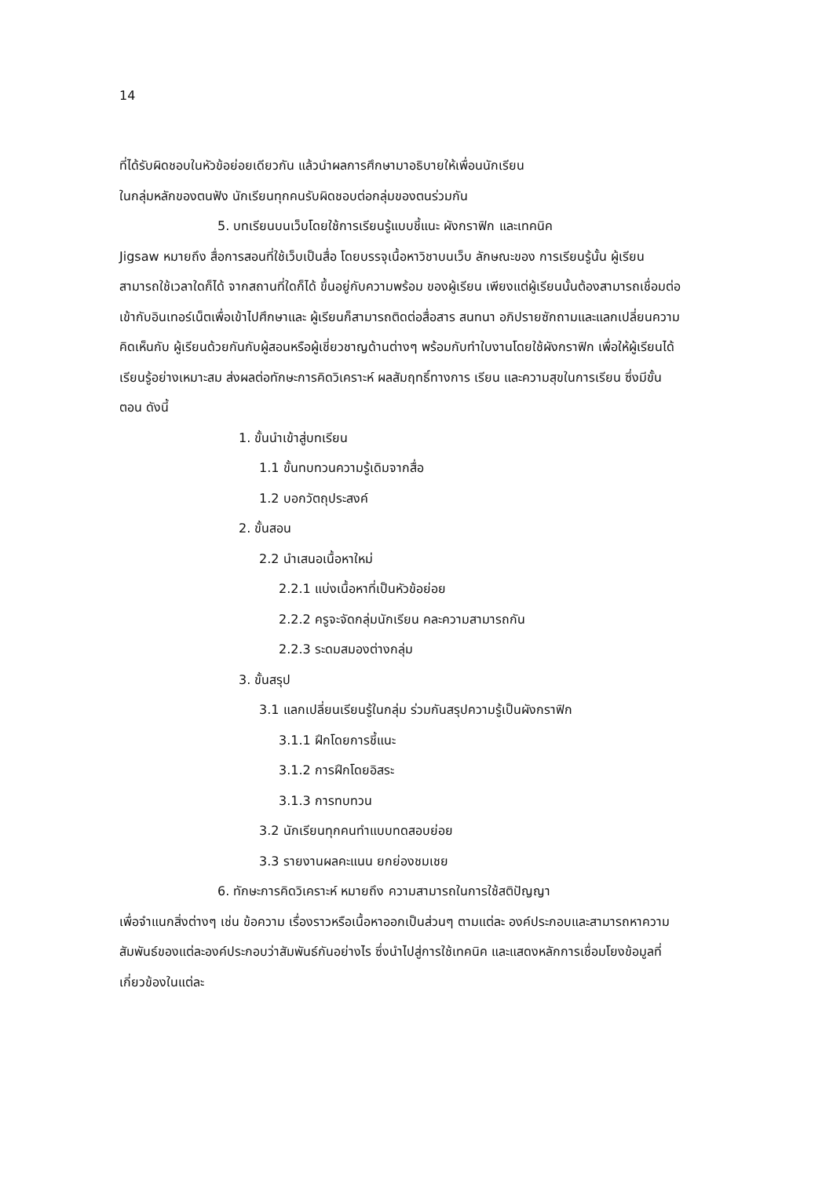14
ที่ได้รับผิดชอบในหัวข้อย่อยเดียวกัน แล้วนำผลการศึกษามาอธิบายให้เพื่อนนักเรียน
ในกลุ่มหลักของตนฟัง นักเรียนทุกคนรับผิดชอบต่อกลุ่มของตนร่วมกัน
5. บทเรียนบนเว็บโดยใช้การเรียนรู้แบบชี้แนะ ผังกราฟิก และเทคนิค
Jigsaw หมายถึง สื่อการสอนที่ใช้เว็บเป็นสื่อ โดยบรรจุเนื้อหาวิชาบนเว็บ ลักษณะของ การเรียนรู้นั้น ผู้เรียนสามารถใช้เวลาใดก็ได้ จากสถานที่ใดก็ได้ ขึ้นอยู่กับความพร้อม ของผู้เรียน เพียงแต่ผู้เรียนนั้นต้องสามารถเชื่อมต่อเข้ากับอินเทอร์เน็ตเพื่อเข้าไปศึกษาและ ผู้เรียนก็สามารถติดต่อสื่อสาร สนทนา อภิปรายซักถามและแลกเปลี่ยนความคิดเห็นกับ ผู้เรียนด้วยกันกับผู้สอนหรือผู้เชี่ยวชาญด้านต่างๆ พร้อมกับทำใบงานโดยใช้ผังกราฟิก เพื่อให้ผู้เรียนได้เรียนรู้อย่างเหมาะสม ส่งผลต่อทักษะการคิดวิเคราะห์ ผลสัมฤทธิ์ทางการ เรียน และความสุขในการเรียน ซึ่งมีขั้นตอน ดังนี้
1. ขั้นนำเข้าสู่บทเรียน
1.1 ขั้นทบทวนความรู้เดิมจากสื่อ
1.2 บอกวัตถุประสงค์
2. ขั้นสอน
2.2 นำเสนอเนื้อหาใหม่
2.2.1 แบ่งเนื้อหาที่เป็นหัวข้อย่อย
2.2.2 ครูจะจัดกลุ่มนักเรียน คละความสามารถกัน
2.2.3 ระดมสมองต่างกลุ่ม
3. ขั้นสรุป
3.1 แลกเปลี่ยนเรียนรู้ในกลุ่ม ร่วมกันสรุปความรู้เป็นผังกราฟิก
3.1.1 ฝึกโดยการชี้แนะ
3.1.2 การฝึกโดยอิสระ
3.1.3 การทบทวน
3.2 นักเรียนทุกคนทำแบบทดสอบย่อย
3.3 รายงานผลคะแนน ยกย่องชมเชย
6. ทักษะการคิดวิเคราะห์ หมายถึง ความสามารถในการใช้สติปัญญา
เพื่อจำแนกสิ่งต่างๆ เช่น ข้อความ เรื่องราวหรือเนื้อหาออกเป็นส่วนๆ ตามแต่ละ องค์ประกอบและสามารถหาความสัมพันธ์ของแต่ละองค์ประกอบว่าสัมพันธ์กันอย่างไร ซึ่งนำไปสู่การใช้เทคนิค และแสดงหลักการเชื่อมโยงข้อมูลที่เกี่ยวข้องในแต่ละ